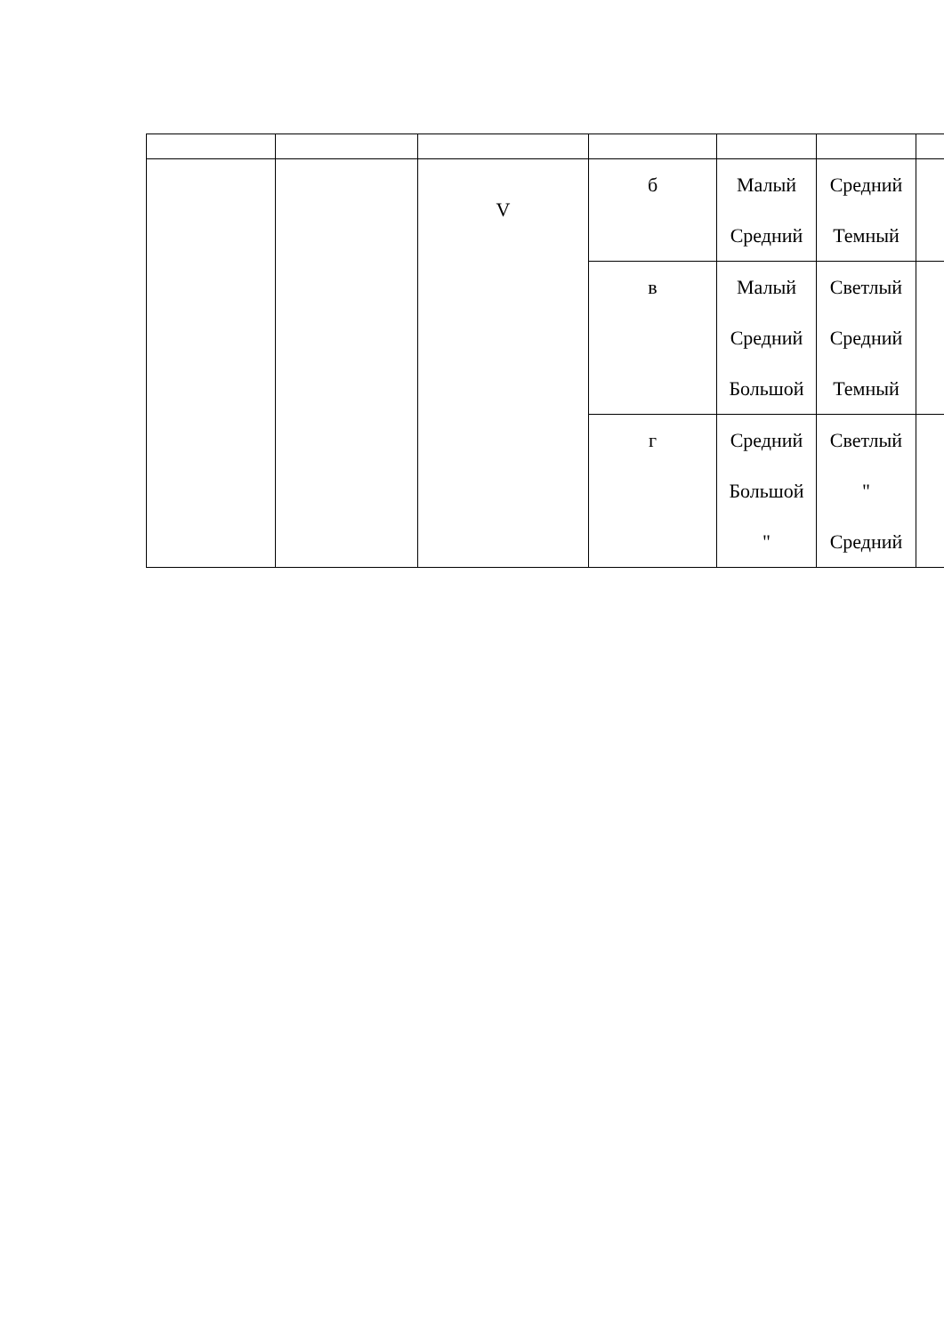| | | V | б | Малый Средний | Средний Темный | |
| | | | в | Малый Средний Большой | Светлый Средний Темный | |
| | | | г | Средний Большой " | Светлый " Средний | |